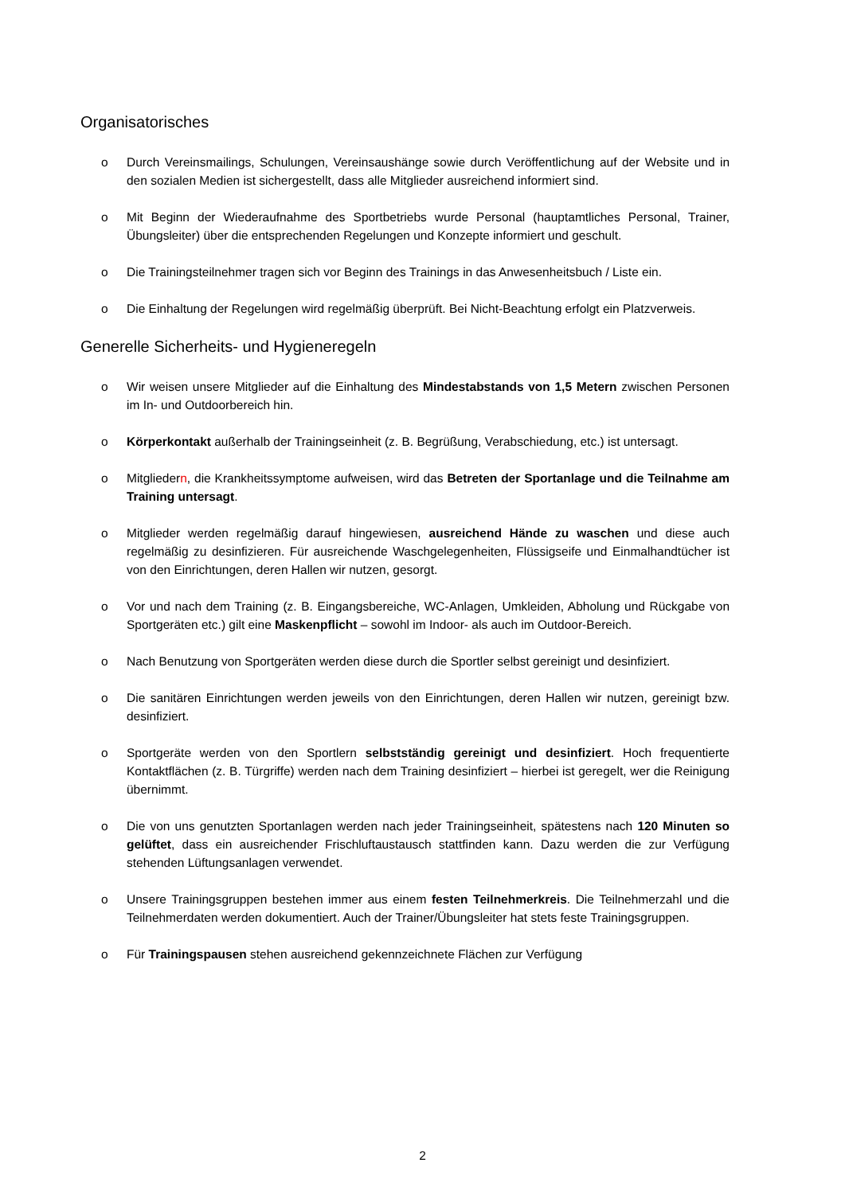Organisatorisches
o Durch Vereinsmailings, Schulungen, Vereinsaushänge sowie durch Veröffentlichung auf der Website und in den sozialen Medien ist sichergestellt, dass alle Mitglieder ausreichend informiert sind.
o Mit Beginn der Wiederaufnahme des Sportbetriebs wurde Personal (hauptamtliches Personal, Trainer, Übungsleiter) über die entsprechenden Regelungen und Konzepte informiert und geschult.
o Die Trainingsteilnehmer tragen sich vor Beginn des Trainings in das Anwesenheitsbuch / Liste ein.
o Die Einhaltung der Regelungen wird regelmäßig überprüft. Bei Nicht-Beachtung erfolgt ein Platzverweis.
Generelle Sicherheits- und Hygieneregeln
o Wir weisen unsere Mitglieder auf die Einhaltung des Mindestabstands von 1,5 Metern zwischen Personen im In- und Outdoorbereich hin.
o Körperkontakt außerhalb der Trainingseinheit (z. B. Begrüßung, Verabschiedung, etc.) ist untersagt.
o Mitgliedern, die Krankheitssymptome aufweisen, wird das Betreten der Sportanlage und die Teilnahme am Training untersagt.
o Mitglieder werden regelmäßig darauf hingewiesen, ausreichend Hände zu waschen und diese auch regelmäßig zu desinfizieren. Für ausreichende Waschgelegenheiten, Flüssigseife und Einmalhandtücher ist von den Einrichtungen, deren Hallen wir nutzen, gesorgt.
o Vor und nach dem Training (z. B. Eingangsbereiche, WC-Anlagen, Umkleiden, Abholung und Rückgabe von Sportgeräten etc.) gilt eine Maskenpflicht – sowohl im Indoor- als auch im Outdoor-Bereich.
o Nach Benutzung von Sportgeräten werden diese durch die Sportler selbst gereinigt und desinfiziert.
o Die sanitären Einrichtungen werden jeweils von den Einrichtungen, deren Hallen wir nutzen, gereinigt bzw. desinfiziert.
o Sportgeräte werden von den Sportlern selbstständig gereinigt und desinfiziert. Hoch frequentierte Kontaktflächen (z. B. Türgriffe) werden nach dem Training desinfiziert – hierbei ist geregelt, wer die Reinigung übernimmt.
o Die von uns genutzten Sportanlagen werden nach jeder Trainingseinheit, spätestens nach 120 Minuten so gelüftet, dass ein ausreichender Frischluftaustausch stattfinden kann. Dazu werden die zur Verfügung stehenden Lüftungsanlagen verwendet.
o Unsere Trainingsgruppen bestehen immer aus einem festen Teilnehmerkreis. Die Teilnehmerzahl und die Teilnehmerdaten werden dokumentiert. Auch der Trainer/Übungsleiter hat stets feste Trainingsgruppen.
o Für Trainingspausen stehen ausreichend gekennzeichnete Flächen zur Verfügung
2